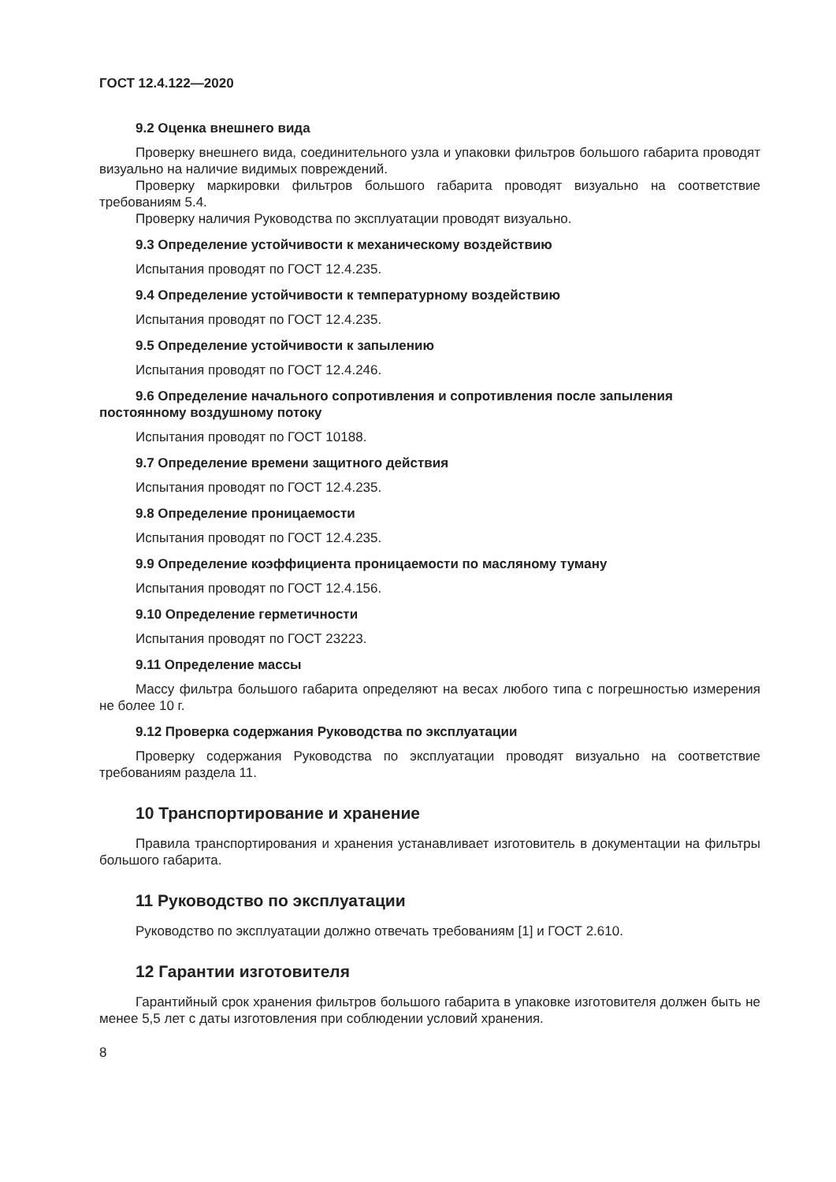ГОСТ 12.4.122—2020
9.2 Оценка внешнего вида
Проверку внешнего вида, соединительного узла и упаковки фильтров большого габарита проводят визуально на наличие видимых повреждений.
Проверку маркировки фильтров большого габарита проводят визуально на соответствие требованиям 5.4.
Проверку наличия Руководства по эксплуатации проводят визуально.
9.3 Определение устойчивости к механическому воздействию
Испытания проводят по ГОСТ 12.4.235.
9.4 Определение устойчивости к температурному воздействию
Испытания проводят по ГОСТ 12.4.235.
9.5 Определение устойчивости к запылению
Испытания проводят по ГОСТ 12.4.246.
9.6 Определение начального сопротивления и сопротивления после запыления постоянному воздушному потоку
Испытания проводят по ГОСТ 10188.
9.7 Определение времени защитного действия
Испытания проводят по ГОСТ 12.4.235.
9.8 Определение проницаемости
Испытания проводят по ГОСТ 12.4.235.
9.9 Определение коэффициента проницаемости по масляному туману
Испытания проводят по ГОСТ 12.4.156.
9.10 Определение герметичности
Испытания проводят по ГОСТ 23223.
9.11 Определение массы
Массу фильтра большого габарита определяют на весах любого типа с погрешностью измерения не более 10 г.
9.12 Проверка содержания Руководства по эксплуатации
Проверку содержания Руководства по эксплуатации проводят визуально на соответствие требованиям раздела 11.
10 Транспортирование и хранение
Правила транспортирования и хранения устанавливает изготовитель в документации на фильтры большого габарита.
11 Руководство по эксплуатации
Руководство по эксплуатации должно отвечать требованиям [1] и ГОСТ 2.610.
12 Гарантии изготовителя
Гарантийный срок хранения фильтров большого габарита в упаковке изготовителя должен быть не менее 5,5 лет с даты изготовления при соблюдении условий хранения.
8